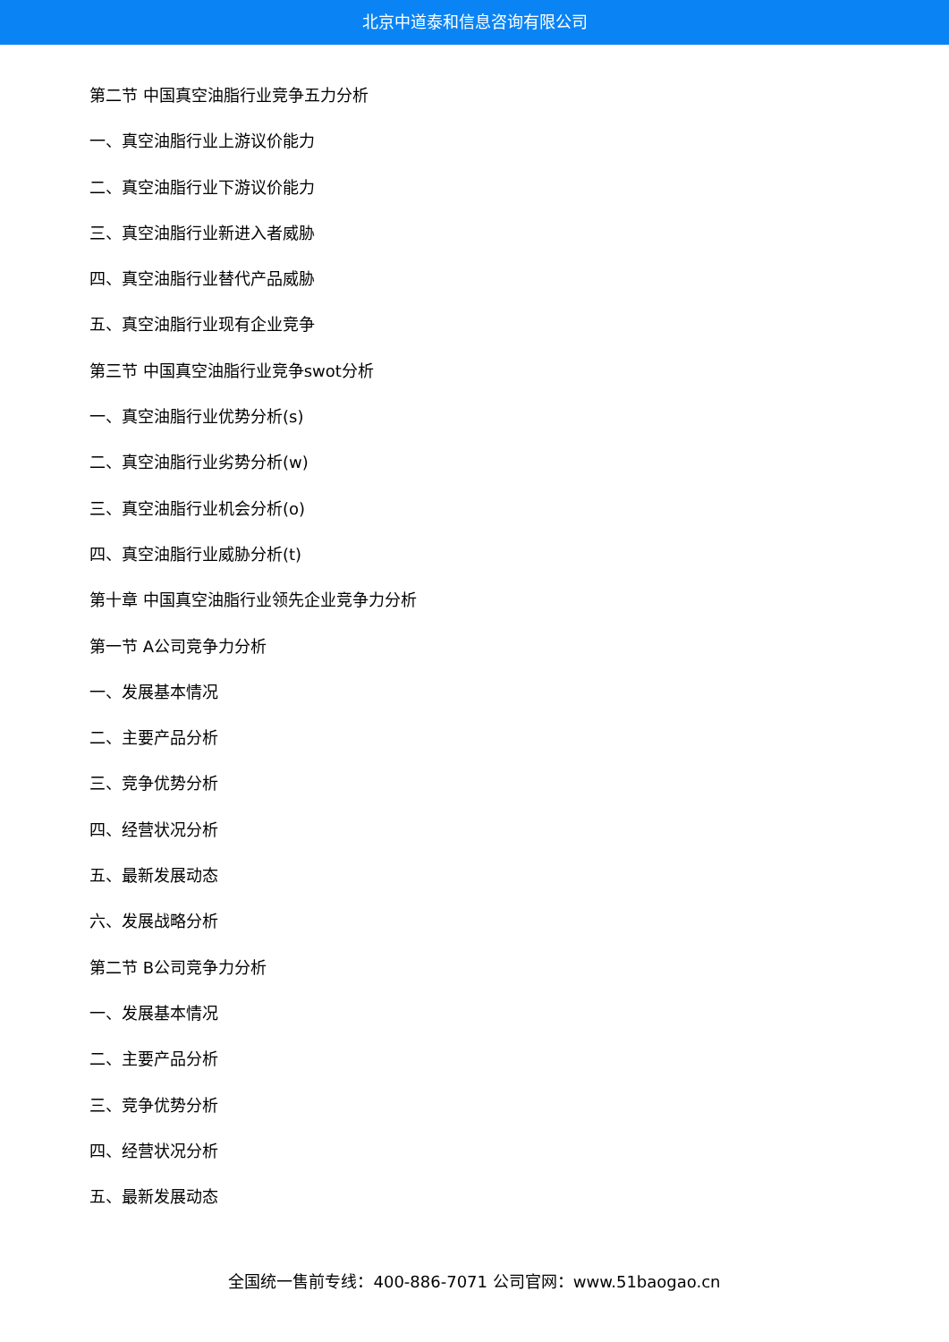北京中道泰和信息咨询有限公司
第二节 中国真空油脂行业竞争五力分析
一、真空油脂行业上游议价能力
二、真空油脂行业下游议价能力
三、真空油脂行业新进入者威胁
四、真空油脂行业替代产品威胁
五、真空油脂行业现有企业竞争
第三节 中国真空油脂行业竞争swot分析
一、真空油脂行业优势分析(s)
二、真空油脂行业劣势分析(w)
三、真空油脂行业机会分析(o)
四、真空油脂行业威胁分析(t)
第十章 中国真空油脂行业领先企业竞争力分析
第一节 A公司竞争力分析
一、发展基本情况
二、主要产品分析
三、竞争优势分析
四、经营状况分析
五、最新发展动态
六、发展战略分析
第二节 B公司竞争力分析
一、发展基本情况
二、主要产品分析
三、竞争优势分析
四、经营状况分析
五、最新发展动态
全国统一售前专线：400-886-7071 公司官网：www.51baogao.cn